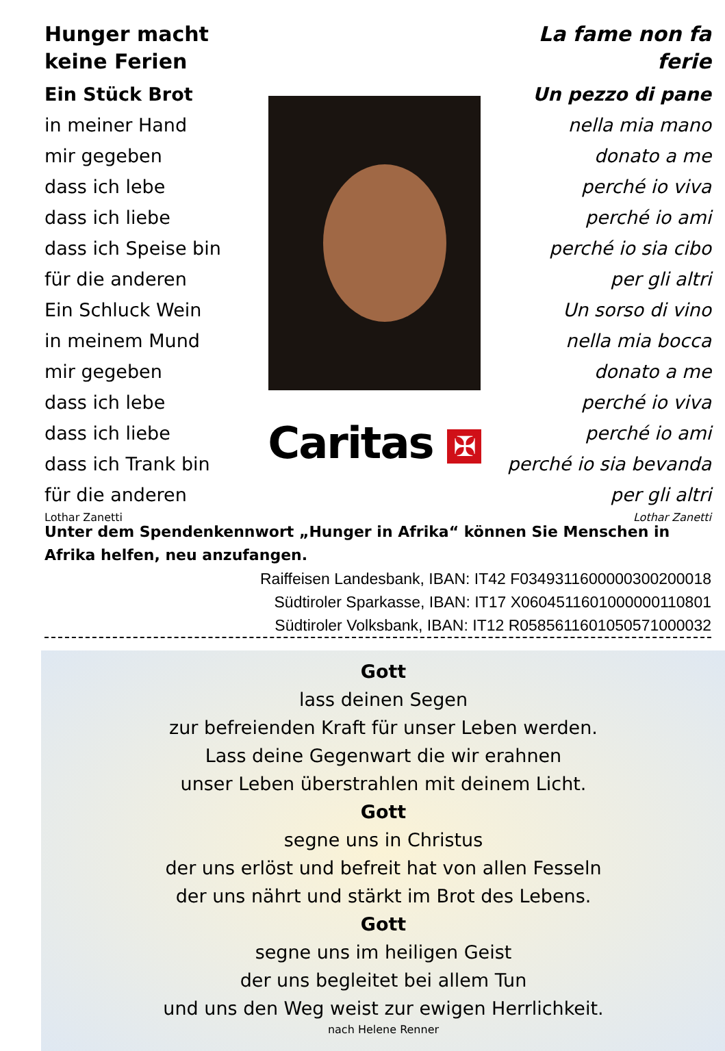Hunger macht keine Ferien
Ein Stück Brot
in meiner Hand
mir gegeben
dass ich lebe
dass ich liebe
dass ich Speise bin
für die anderen
Ein Schluck Wein
in meinem Mund
mir gegeben
dass ich lebe
dass ich liebe
dass ich Trank bin
für die anderen
Lothar Zanetti
Caritas ✠
La fame non fa ferie
Un pezzo di pane
nella mia mano
donato a me
perché io viva
perché io ami
perché io sia cibo
per gli altri
Un sorso di vino
nella mia bocca
donato a me
perché io viva
perché io ami
perché io sia bevanda
per gli altri
Lothar Zanetti
Unter dem Spendenkennwort „Hunger in Afrika“ können Sie Menschen in Afrika helfen, neu anzufangen.
Raiffeisen Landesbank, IBAN: IT42 F0349311600000300200018
Südtiroler Sparkasse, IBAN: IT17 X0604511601000000110801
Südtiroler Volksbank, IBAN: IT12 R0585611601050571000032
Gott
lass deinen Segen
zur befreienden Kraft für unser Leben werden.
Lass deine Gegenwart die wir erahnen
unser Leben überstrahlen mit deinem Licht.
Gott
segne uns in Christus
der uns erlöst und befreit hat von allen Fesseln
der uns nährt und stärkt im Brot des Lebens.
Gott
segne uns im heiligen Geist
der uns begleitet bei allem Tun
und uns den Weg weist zur ewigen Herrlichkeit.
nach Helene Renner